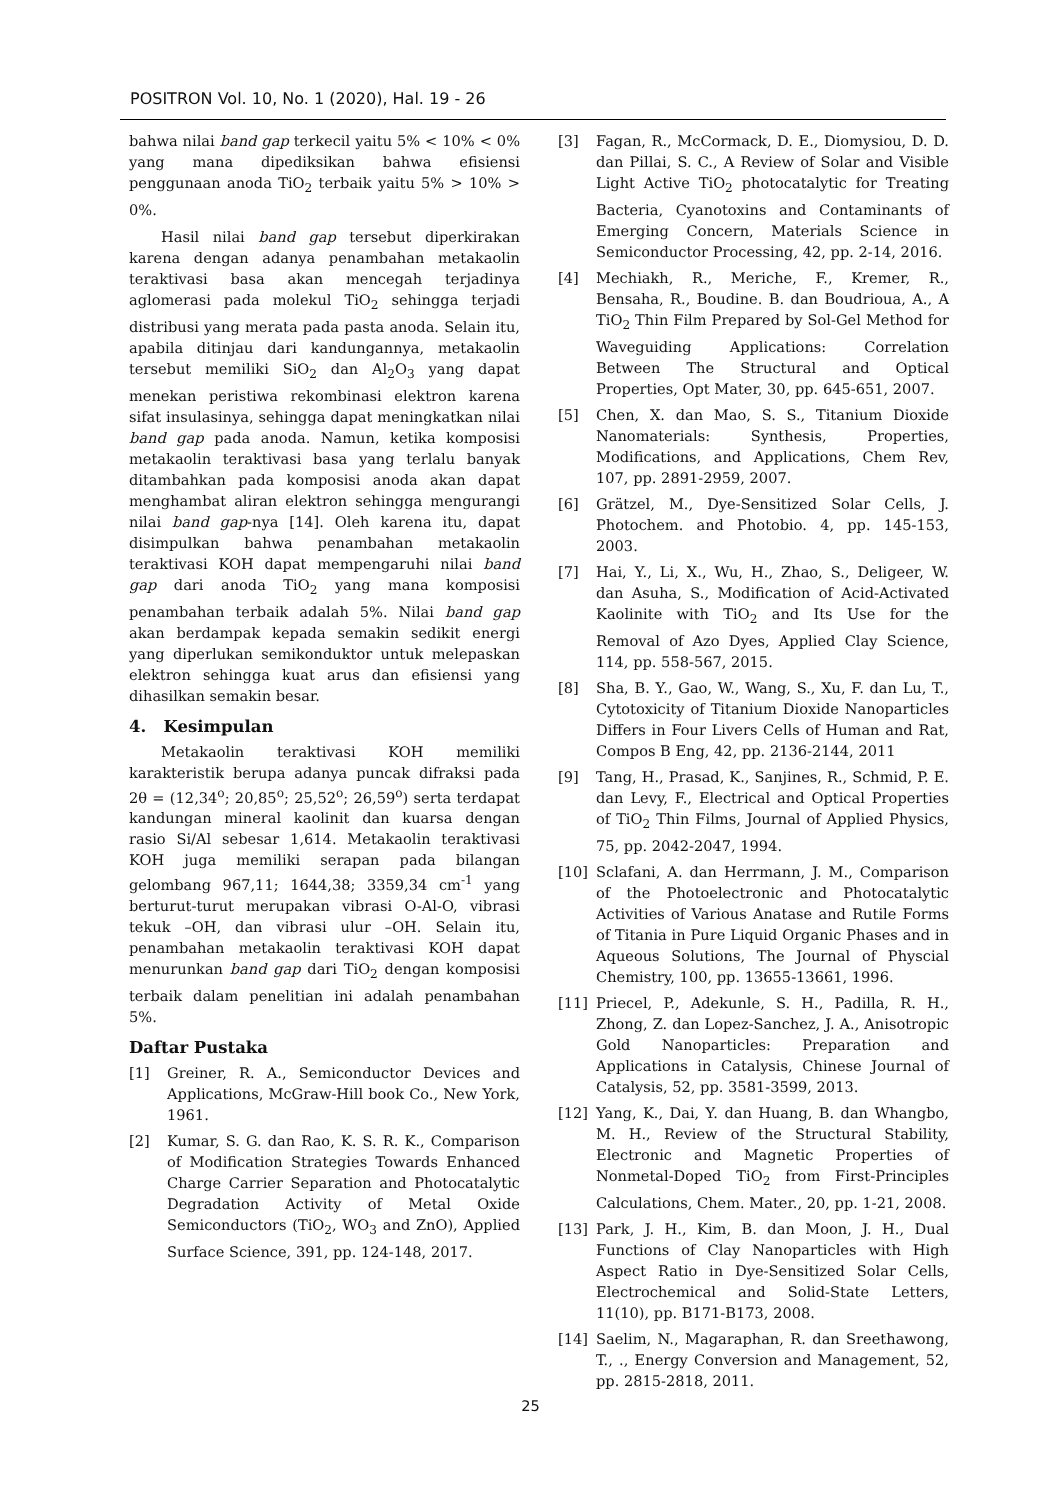POSITRON Vol. 10, No. 1 (2020), Hal. 19 - 26
bahwa nilai band gap terkecil yaitu 5% < 10% < 0% yang mana dipediksikan bahwa efisiensi penggunaan anoda TiO<sub>2</sub> terbaik yaitu 5% > 10% > 0%.
Hasil nilai band gap tersebut diperkirakan karena dengan adanya penambahan metakaolin teraktivasi basa akan mencegah terjadinya aglomerasi pada molekul TiO<sub>2</sub> sehingga terjadi distribusi yang merata pada pasta anoda. Selain itu, apabila ditinjau dari kandungannya, metakaolin tersebut memiliki SiO<sub>2</sub> dan Al<sub>2</sub>O<sub>3</sub> yang dapat menekan peristiwa rekombinasi elektron karena sifat insulasinya, sehingga dapat meningkatkan nilai band gap pada anoda. Namun, ketika komposisi metakaolin teraktivasi basa yang terlalu banyak ditambahkan pada komposisi anoda akan dapat menghambat aliran elektron sehingga mengurangi nilai band gap-nya [14]. Oleh karena itu, dapat disimpulkan bahwa penambahan metakaolin teraktivasi KOH dapat mempengaruhi nilai band gap dari anoda TiO<sub>2</sub> yang mana komposisi penambahan terbaik adalah 5%. Nilai band gap akan berdampak kepada semakin sedikit energi yang diperlukan semikonduktor untuk melepaskan elektron sehingga kuat arus dan efisiensi yang dihasilkan semakin besar.
4. Kesimpulan
Metakaolin teraktivasi KOH memiliki karakteristik berupa adanya puncak difraksi pada 2θ = (12,34<sup>o</sup>; 20,85<sup>o</sup>; 25,52<sup>o</sup>; 26,59<sup>o</sup>) serta terdapat kandungan mineral kaolinit dan kuarsa dengan rasio Si/Al sebesar 1,614. Metakaolin teraktivasi KOH juga memiliki serapan pada bilangan gelombang 967,11; 1644,38; 3359,34 cm<sup>-1</sup> yang berturut-turut merupakan vibrasi O-Al-O, vibrasi tekuk –OH, dan vibrasi ulur –OH. Selain itu, penambahan metakaolin teraktivasi KOH dapat menurunkan band gap dari TiO<sub>2</sub> dengan komposisi terbaik dalam penelitian ini adalah penambahan 5%.
Daftar Pustaka
[1] Greiner, R. A., Semiconductor Devices and Applications, McGraw-Hill book Co., New York, 1961.
[2] Kumar, S. G. dan Rao, K. S. R. K., Comparison of Modification Strategies Towards Enhanced Charge Carrier Separation and Photocatalytic Degradation Activity of Metal Oxide Semiconductors (TiO<sub>2</sub>, WO<sub>3</sub> and ZnO), Applied Surface Science, 391, pp. 124-148, 2017.
[3] Fagan, R., McCormack, D. E., Diomysiou, D. D. dan Pillai, S. C., A Review of Solar and Visible Light Active TiO<sub>2</sub> photocatalytic for Treating Bacteria, Cyanotoxins and Contaminants of Emerging Concern, Materials Science in Semiconductor Processing, 42, pp. 2-14, 2016.
[4] Mechiakh, R., Meriche, F., Kremer, R., Bensaha, R., Boudine. B. dan Boudrioua, A., A TiO<sub>2</sub> Thin Film Prepared by Sol-Gel Method for Waveguiding Applications: Correlation Between The Structural and Optical Properties, Opt Mater, 30, pp. 645-651, 2007.
[5] Chen, X. dan Mao, S. S., Titanium Dioxide Nanomaterials: Synthesis, Properties, Modifications, and Applications, Chem Rev, 107, pp. 2891-2959, 2007.
[6] Grätzel, M., Dye-Sensitized Solar Cells, J. Photochem. and Photobio. 4, pp. 145-153, 2003.
[7] Hai, Y., Li, X., Wu, H., Zhao, S., Deligeer, W. dan Asuha, S., Modification of Acid-Activated Kaolinite with TiO<sub>2</sub> and Its Use for the Removal of Azo Dyes, Applied Clay Science, 114, pp. 558-567, 2015.
[8] Sha, B. Y., Gao, W., Wang, S., Xu, F. dan Lu, T., Cytotoxicity of Titanium Dioxide Nanoparticles Differs in Four Livers Cells of Human and Rat, Compos B Eng, 42, pp. 2136-2144, 2011
[9] Tang, H., Prasad, K., Sanjines, R., Schmid, P. E. dan Levy, F., Electrical and Optical Properties of TiO<sub>2</sub> Thin Films, Journal of Applied Physics, 75, pp. 2042-2047, 1994.
[10] Sclafani, A. dan Herrmann, J. M., Comparison of the Photoelectronic and Photocatalytic Activities of Various Anatase and Rutile Forms of Titania in Pure Liquid Organic Phases and in Aqueous Solutions, The Journal of Physcial Chemistry, 100, pp. 13655-13661, 1996.
[11] Priecel, P., Adekunle, S. H., Padilla, R. H., Zhong, Z. dan Lopez-Sanchez, J. A., Anisotropic Gold Nanoparticles: Preparation and Applications in Catalysis, Chinese Journal of Catalysis, 52, pp. 3581-3599, 2013.
[12] Yang, K., Dai, Y. dan Huang, B. dan Whangbo, M. H., Review of the Structural Stability, Electronic and Magnetic Properties of Nonmetal-Doped TiO<sub>2</sub> from First-Principles Calculations, Chem. Mater., 20, pp. 1-21, 2008.
[13] Park, J. H., Kim, B. dan Moon, J. H., Dual Functions of Clay Nanoparticles with High Aspect Ratio in Dye-Sensitized Solar Cells, Electrochemical and Solid-State Letters, 11(10), pp. B171-B173, 2008.
[14] Saelim, N., Magaraphan, R. dan Sreethawong, T., ., Energy Conversion and Management, 52, pp. 2815-2818, 2011.
25